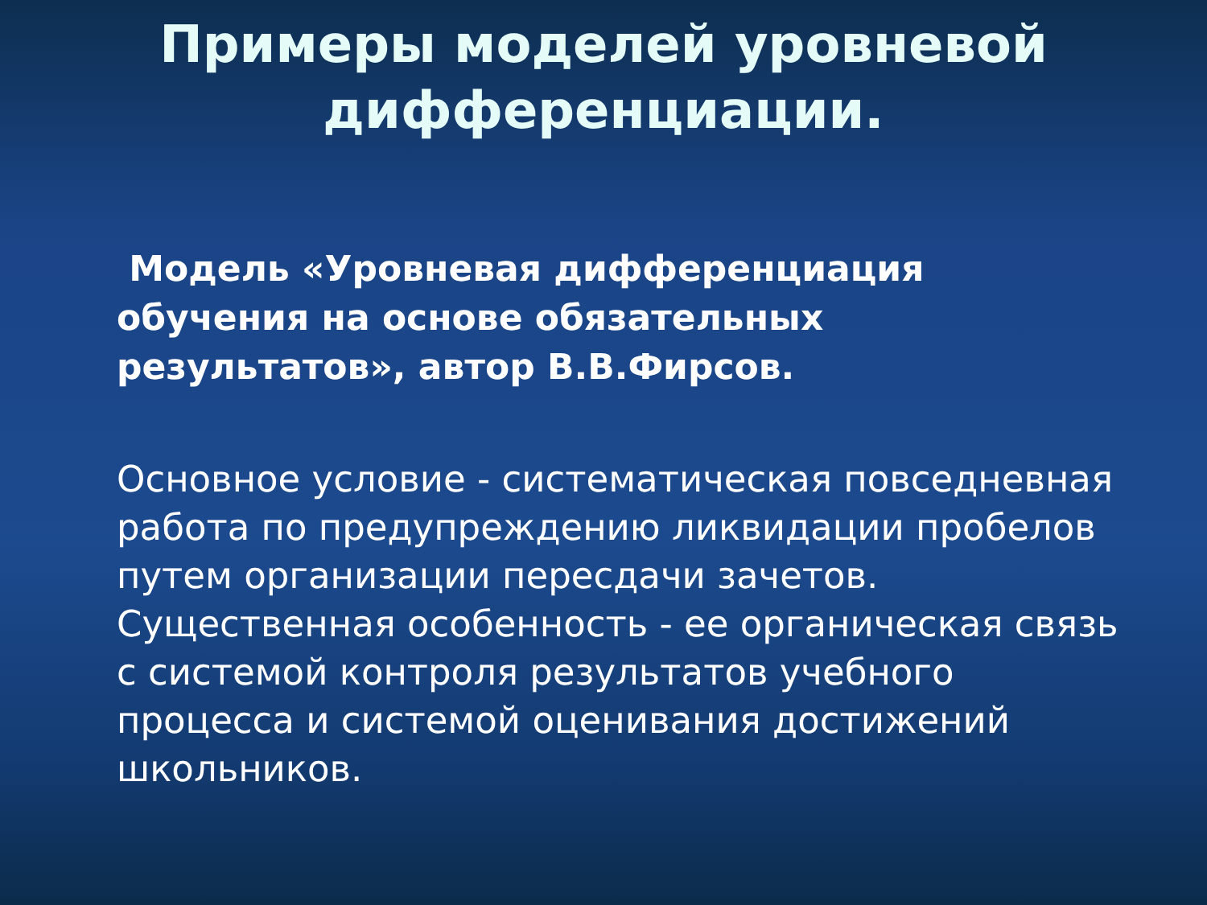Примеры моделей уровневой дифференциации.
Модель «Уровневая дифференциация обучения на основе обязательных результатов», автор В.В.Фирсов.
Основное условие - систематическая повседневная работа по предупреждению ликвидации пробелов путем организации пересдачи зачетов. Существенная особенность - ее органическая связь с системой контроля результатов учебного процесса и системой оценивания достижений школьников.